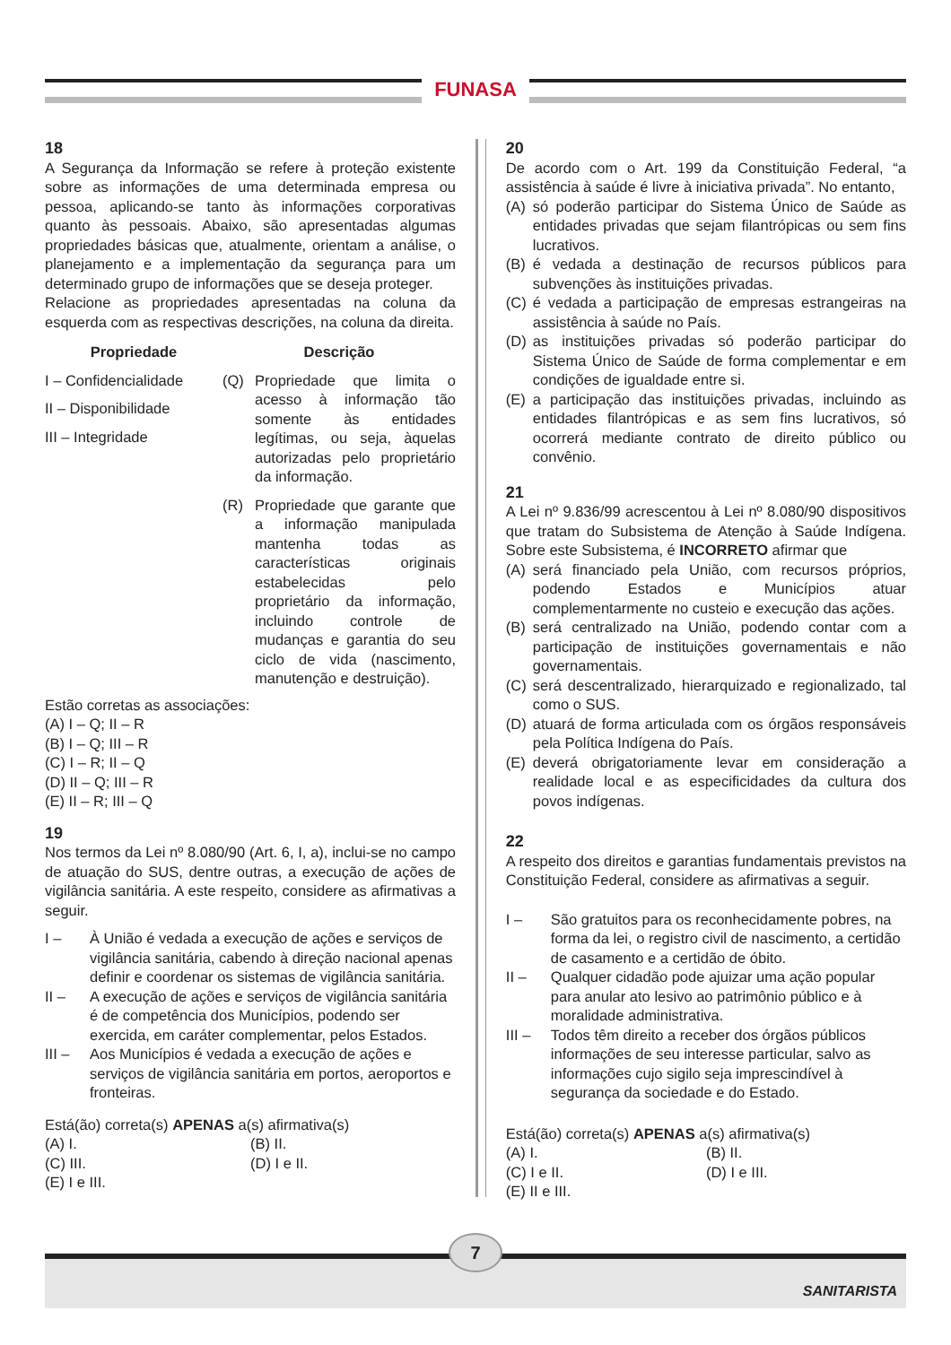FUNASA
18
A Segurança da Informação se refere à proteção existente sobre as informações de uma determinada empresa ou pessoa, aplicando-se tanto às informações corporativas quanto às pessoais. Abaixo, são apresentadas algumas propriedades básicas que, atualmente, orientam a análise, o planejamento e a implementação da segurança para um determinado grupo de informações que se deseja proteger.
Relacione as propriedades apresentadas na coluna da esquerda com as respectivas descrições, na coluna da direita.
Propriedade
I – Confidencialidade
II – Disponibilidade
III – Integridade
Descrição
(Q) Propriedade que limita o acesso à informação tão somente às entidades legítimas, ou seja, àquelas autorizadas pelo proprietário da informação.
(R) Propriedade que garante que a informação manipulada mantenha todas as características originais estabelecidas pelo proprietário da informação, incluindo controle de mudanças e garantia do seu ciclo de vida (nascimento, manutenção e destruição).
Estão corretas as associações:
(A) I – Q; II – R
(B) I – Q; III – R
(C) I – R; II – Q
(D) II – Q; III – R
(E) II – R; III – Q
19
Nos termos da Lei nº 8.080/90 (Art. 6, I, a), inclui-se no campo de atuação do SUS, dentre outras, a execução de ações de vigilância sanitária. A este respeito, considere as afirmativas a seguir.
I – À União é vedada a execução de ações e serviços de vigilância sanitária, cabendo à direção nacional apenas definir e coordenar os sistemas de vigilância sanitária.
II – A execução de ações e serviços de vigilância sanitária é de competência dos Municípios, podendo ser exercida, em caráter complementar, pelos Estados.
III – Aos Municípios é vedada a execução de ações e serviços de vigilância sanitária em portos, aeroportos e fronteiras.
Está(ão) correta(s) APENAS a(s) afirmativa(s)
(A) I.
(B) II.
(C) III.
(D) I e II.
(E) I e III.
20
De acordo com o Art. 199 da Constituição Federal, “a assistência à saúde é livre à iniciativa privada”. No entanto,
(A) só poderão participar do Sistema Único de Saúde as entidades privadas que sejam filantrópicas ou sem fins lucrativos.
(B) é vedada a destinação de recursos públicos para subvenções às instituições privadas.
(C) é vedada a participação de empresas estrangeiras na assistência à saúde no País.
(D) as instituições privadas só poderão participar do Sistema Único de Saúde de forma complementar e em condições de igualdade entre si.
(E) a participação das instituições privadas, incluindo as entidades filantrópicas e as sem fins lucrativos, só ocorrerá mediante contrato de direito público ou convênio.
21
A Lei nº 9.836/99 acrescentou à Lei nº 8.080/90 dispositivos que tratam do Subsistema de Atenção à Saúde Indígena. Sobre este Subsistema, é INCORRETO afirmar que
(A) será financiado pela União, com recursos próprios, podendo Estados e Municípios atuar complementarmente no custeio e execução das ações.
(B) será centralizado na União, podendo contar com a participação de instituições governamentais e não governamentais.
(C) será descentralizado, hierarquizado e regionalizado, tal como o SUS.
(D) atuará de forma articulada com os órgãos responsáveis pela Política Indígena do País.
(E) deverá obrigatoriamente levar em consideração a realidade local e as especificidades da cultura dos povos indígenas.
22
A respeito dos direitos e garantias fundamentais previstos na Constituição Federal, considere as afirmativas a seguir.
I – São gratuitos para os reconhecidamente pobres, na forma da lei, o registro civil de nascimento, a certidão de casamento e a certidão de óbito.
II – Qualquer cidadão pode ajuizar uma ação popular para anular ato lesivo ao patrimônio público e à moralidade administrativa.
III – Todos têm direito a receber dos órgãos públicos informações de seu interesse particular, salvo as informações cujo sigilo seja imprescindível à segurança da sociedade e do Estado.
Está(ão) correta(s) APENAS a(s) afirmativa(s)
(A) I.
(B) II.
(C) I e II.
(D) I e III.
(E) II e III.
SANITARISTA
7